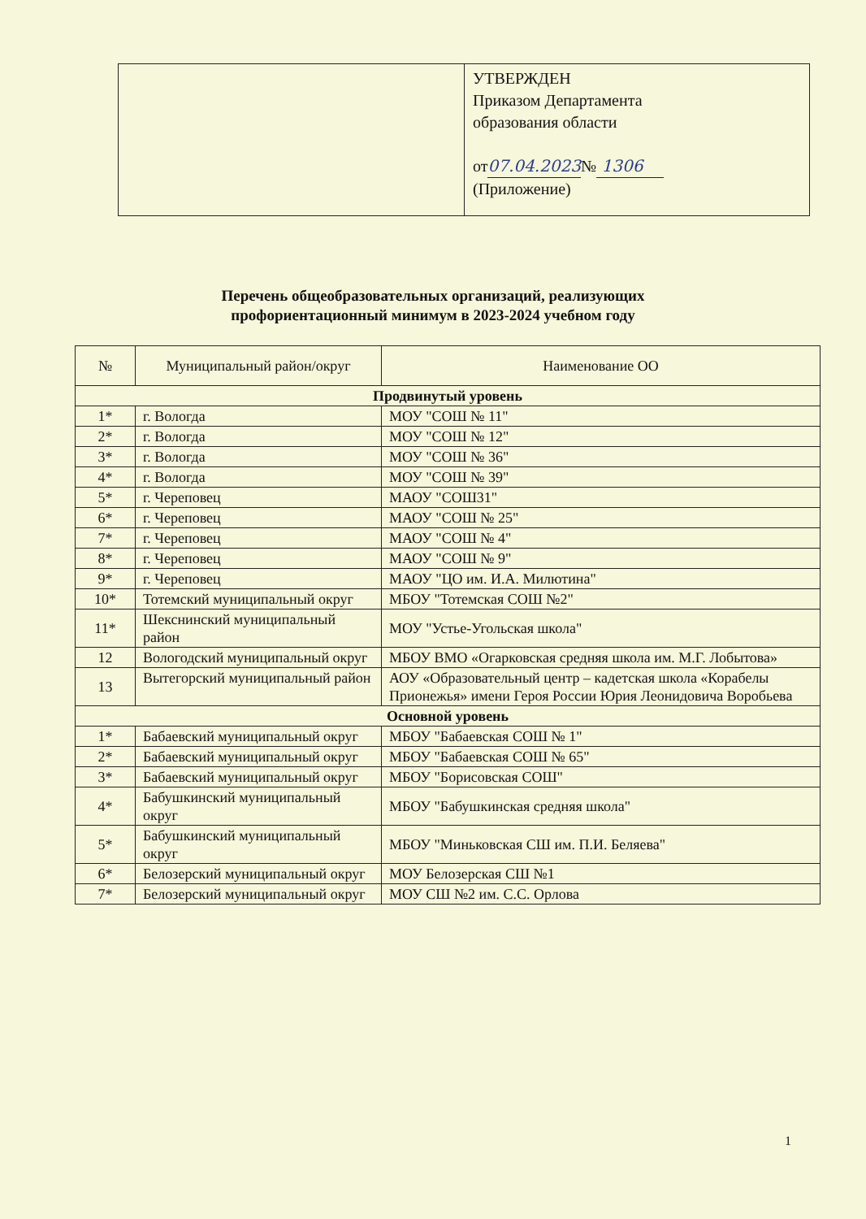УТВЕРЖДЕН
Приказом Департамента
образования области
от07.04.2023№ 1306
(Приложение)
Перечень общеобразовательных организаций, реализующих
профориентационный минимум в 2023-2024 учебном году
| № | Муниципальный район/округ | Наименование ОО |
| --- | --- | --- |
| Продвинутый уровень | | |
| 1* | г. Вологда | МОУ "СОШ № 11" |
| 2* | г. Вологда | МОУ "СОШ № 12" |
| 3* | г. Вологда | МОУ "СОШ № 36" |
| 4* | г. Вологда | МОУ "СОШ № 39" |
| 5* | г. Череповец | МАОУ "СОШ31" |
| 6* | г. Череповец | МАОУ "СОШ № 25" |
| 7* | г. Череповец | МАОУ "СОШ № 4" |
| 8* | г. Череповец | МАОУ "СОШ № 9" |
| 9* | г. Череповец | МАОУ "ЦО им. И.А. Милютина" |
| 10* | Тотемский муниципальный округ | МБОУ "Тотемская СОШ №2" |
| 11* | Шекснинский муниципальный район | МОУ "Устье-Угольская школа" |
| 12 | Вологодский муниципальный округ | МБОУ ВМО «Огарковская средняя школа им. М.Г. Лобытова» |
| 13 | Вытегорский муниципальный район | АОУ «Образовательный центр – кадетская школа «Корабелы Прионежья» имени Героя России Юрия Леонидовича Воробьева |
| Основной уровень | | |
| 1* | Бабаевский муниципальный округ | МБОУ "Бабаевская СОШ № 1" |
| 2* | Бабаевский муниципальный округ | МБОУ "Бабаевская СОШ № 65" |
| 3* | Бабаевский муниципальный округ | МБОУ "Борисовская СОШ" |
| 4* | Бабушкинский муниципальный округ | МБОУ "Бабушкинская средняя школа" |
| 5* | Бабушкинский муниципальный округ | МБОУ "Миньковская СШ им. П.И. Беляева" |
| 6* | Белозерский муниципальный округ | МОУ Белозерская СШ №1 |
| 7* | Белозерский муниципальный округ | МОУ СШ №2 им. С.С. Орлова |
1